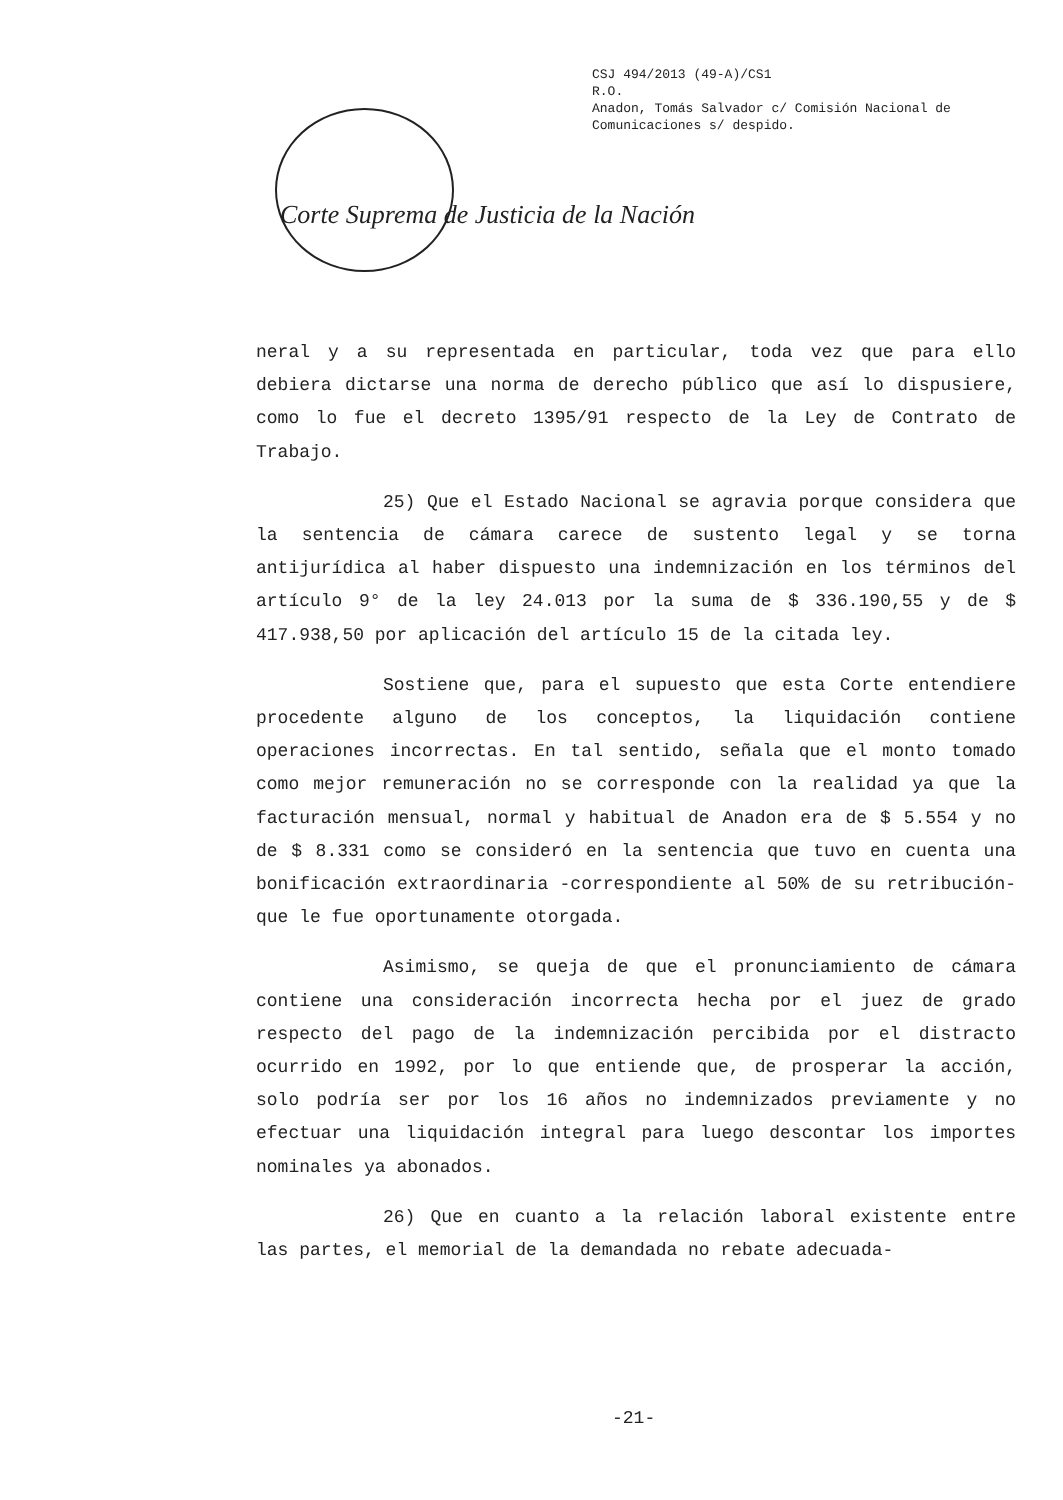CSJ 494/2013 (49-A)/CS1
R.O.
Anadon, Tomás Salvador c/ Comisión Nacional de
Comunicaciones s/ despido.
Corte Suprema de Justicia de la Nación
neral y a su representada en particular, toda vez que para ello debiera dictarse una norma de derecho público que así lo dispusiere, como lo fue el decreto 1395/91 respecto de la Ley de Contrato de Trabajo.
25) Que el Estado Nacional se agravia porque considera que la sentencia de cámara carece de sustento legal y se torna antijurídica al haber dispuesto una indemnización en los términos del artículo 9° de la ley 24.013 por la suma de $ 336.190,55 y de $ 417.938,50 por aplicación del artículo 15 de la citada ley.
Sostiene que, para el supuesto que esta Corte entendiere procedente alguno de los conceptos, la liquidación contiene operaciones incorrectas. En tal sentido, señala que el monto tomado como mejor remuneración no se corresponde con la realidad ya que la facturación mensual, normal y habitual de Anadon era de $ 5.554 y no de $ 8.331 como se consideró en la sentencia que tuvo en cuenta una bonificación extraordinaria -correspondiente al 50% de su retribución- que le fue oportunamente otorgada.
Asimismo, se queja de que el pronunciamiento de cámara contiene una consideración incorrecta hecha por el juez de grado respecto del pago de la indemnización percibida por el distracto ocurrido en 1992, por lo que entiende que, de prosperar la acción, solo podría ser por los 16 años no indemnizados previamente y no efectuar una liquidación integral para luego descontar los importes nominales ya abonados.
26) Que en cuanto a la relación laboral existente entre las partes, el memorial de la demandada no rebate adecuada-
-21-